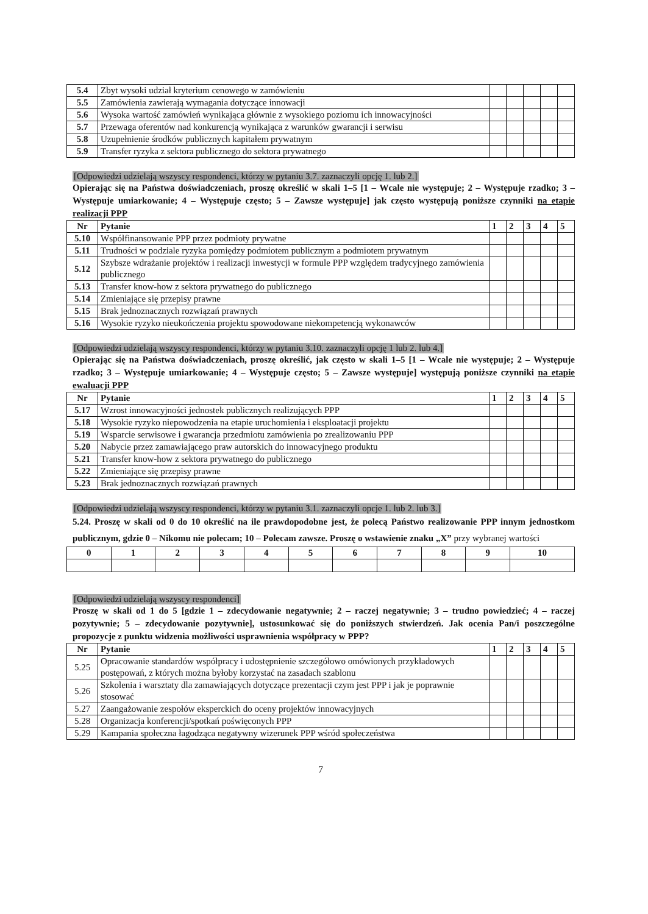| 5.4 | Zbyt wysoki udział kryterium cenowego w zamówieniu | | | | | |
| 5.5 | Zamówienia zawierają wymagania dotyczące innowacji | | | | | |
| 5.6 | Wysoka wartość zamówień wynikająca głównie z wysokiego poziomu ich innowacyjności | | | | | |
| 5.7 | Przewaga oferentów nad konkurencją wynikająca z warunków gwarancji i serwisu | | | | | |
| 5.8 | Uzupełnienie środków publicznych kapitałem prywatnym | | | | | |
| 5.9 | Transfer ryzyka z sektora publicznego do sektora prywatnego | | | | | |
[Odpowiedzi udzielają wszyscy respondenci, którzy w pytaniu 3.7. zaznaczyli opcję 1. lub 2.]
Opierając się na Państwa doświadczeniach, proszę określić w skali 1–5 [1 – Wcale nie występuje; 2 – Występuje rzadko; 3 – Występuje umiarkowanie; 4 – Występuje często; 5 – Zawsze występuje] jak często występują poniższe czynniki na etapie realizacji PPP
| Nr | Pytanie | 1 | 2 | 3 | 4 | 5 |
| --- | --- | --- | --- | --- | --- | --- |
| 5.10 | Współfinansowanie PPP przez podmioty prywatne | | | | | |
| 5.11 | Trudności w podziale ryzyka pomiędzy podmiotem publicznym a podmiotem prywatnym | | | | | |
| 5.12 | Szybsze wdrażanie projektów i realizacji inwestycji w formule PPP względem tradycyjnego zamówienia publicznego | | | | | |
| 5.13 | Transfer know-how z sektora prywatnego do publicznego | | | | | |
| 5.14 | Zmieniające się przepisy prawne | | | | | |
| 5.15 | Brak jednoznacznych rozwiązań prawnych | | | | | |
| 5.16 | Wysokie ryzyko nieukończenia projektu spowodowane niekompetencją wykonawców | | | | | |
[Odpowiedzi udzielają wszyscy respondenci, którzy w pytaniu 3.10. zaznaczyli opcję 1 lub 2. lub 4.]
Opierając się na Państwa doświadczeniach, proszę określić, jak często w skali 1–5 [1 – Wcale nie występuje; 2 – Występuje rzadko; 3 – Występuje umiarkowanie; 4 – Występuje często; 5 – Zawsze występuje] występują poniższe czynniki na etapie ewaluacji PPP
| Nr | Pytanie | 1 | 2 | 3 | 4 | 5 |
| --- | --- | --- | --- | --- | --- | --- |
| 5.17 | Wzrost innowacyjności jednostek publicznych realizujących PPP | | | | | |
| 5.18 | Wysokie ryzyko niepowodzenia na etapie uruchomienia i eksploatacji projektu | | | | | |
| 5.19 | Wsparcie serwisowe i gwarancja przedmiotu zamówienia po zrealizowaniu PPP | | | | | |
| 5.20 | Nabycie przez zamawiającego praw autorskich do innowacyjnego produktu | | | | | |
| 5.21 | Transfer know-how z sektora prywatnego do publicznego | | | | | |
| 5.22 | Zmieniające się przepisy prawne | | | | | |
| 5.23 | Brak jednoznacznych rozwiązań prawnych | | | | | |
[Odpowiedzi udzielają wszyscy respondenci, którzy w pytaniu 3.1. zaznaczyli opcje 1. lub 2. lub 3.]
5.24. Proszę w skali od 0 do 10 określić na ile prawdopodobne jest, że polecą Państwo realizowanie PPP innym jednostkom publicznym, gdzie 0 – Nikomu nie polecam; 10 – Polecam zawsze. Proszę o wstawienie znaku „X” przy wybranej wartości
| 0 | 1 | 2 | 3 | 4 | 5 | 6 | 7 | 8 | 9 | 10 |
| --- | --- | --- | --- | --- | --- | --- | --- | --- | --- | --- |
[Odpowiedzi udzielają wszyscy respondenci]
Proszę w skali od 1 do 5 [gdzie 1 – zdecydowanie negatywnie; 2 – raczej negatywnie; 3 – trudno powiedzieć; 4 – raczej pozytywnie; 5 – zdecydowanie pozytywnie], ustosunkować się do poniższych stwierdzeń. Jak ocenia Pan/i poszczególne propozycje z punktu widzenia możliwości usprawnienia współpracy w PPP?
| Nr | Pytanie | 1 | 2 | 3 | 4 | 5 |
| --- | --- | --- | --- | --- | --- | --- |
| 5.25 | Opracowanie standardów współpracy i udostępnienie szczegółowo omówionych przykładowych postępowań, z których można byłoby korzystać na zasadach szablonu | | | | | |
| 5.26 | Szkolenia i warsztaty dla zamawiających dotyczące prezentacji czym jest PPP i jak je poprawnie stosować | | | | | |
| 5.27 | Zaangażowanie zespołów eksperckich do oceny projektów innowacyjnych | | | | | |
| 5.28 | Organizacja konferencji/spotkań poświęconych PPP | | | | | |
| 5.29 | Kampania społeczna łagodząca negatywny wizerunek PPP wśród społeczeństwa | | | | | |
7